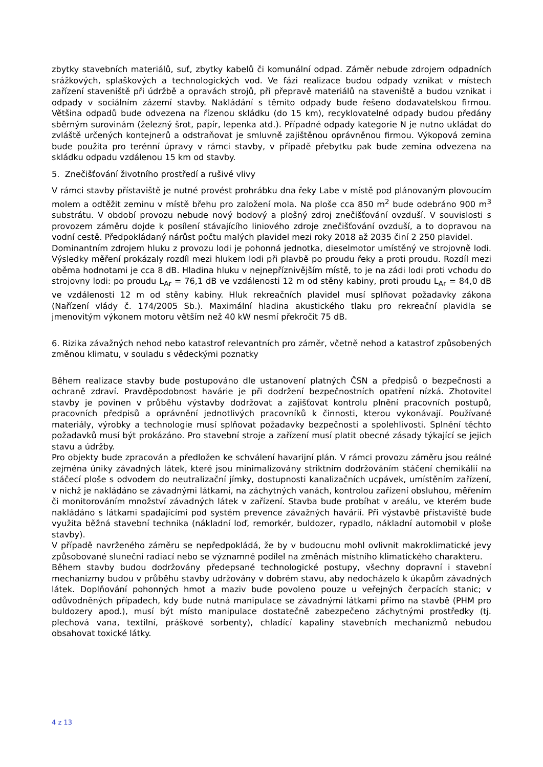zbytky stavebních materiálů, suť, zbytky kabelů či komunální odpad. Záměr nebude zdrojem odpadních srážkových, splaškových a technologických vod. Ve fázi realizace budou odpady vznikat v místech zařízení staveniště při údržbě a opravách strojů, při přepravě materiálů na staveniště a budou vznikat i odpady v sociálním zázemí stavby. Nakládání s těmito odpady bude řešeno dodavatelskou firmou. Většina odpadů bude odvezena na řízenou skládku (do 15 km), recyklovatelné odpady budou předány sběrným surovinám (železný šrot, papír, lepenka atd.). Případné odpady kategorie N je nutno ukládat do zvláště určených kontejnerů a odstraňovat je smluvně zajištěnou oprávněnou firmou. Výkopová zemina bude použita pro terénní úpravy v rámci stavby, v případě přebytku pak bude zemina odvezena na skládku odpadu vzdálenou 15 km od stavby.
5. Znečišťování životního prostředí a rušivé vlivy
V rámci stavby přístaviště je nutné provést prohrábku dna řeky Labe v místě pod plánovaným plovoucím molem a odtěžit zeminu v místě břehu pro založení mola. Na ploše cca 850 m<sup>2</sup> bude odebráno 900 m<sup>3</sup> substrátu. V období provozu nebude nový bodový a plošný zdroj znečišťování ovzduší. V souvislosti s provozem záměru dojde k posílení stávajícího liniového zdroje znečišťování ovzduší, a to dopravou na vodní cestě. Předpokládaný nárůst počtu malých plavidel mezi roky 2018 až 2035 činí 2 250 plavidel.
Dominantním zdrojem hluku z provozu lodi je pohonná jednotka, dieselmotor umístěný ve strojovně lodi. Výsledky měření prokázaly rozdíl mezi hlukem lodi při plavbě po proudu řeky a proti proudu. Rozdíl mezi oběma hodnotami je cca 8 dB. Hladina hluku v nejnepříznivějším místě, to je na zádi lodi proti vchodu do strojovny lodi: po proudu L<sub>Ar</sub> = 76,1 dB ve vzdálenosti 12 m od stěny kabiny, proti proudu L<sub>Ar</sub> = 84,0 dB ve vzdálenosti 12 m od stěny kabiny. Hluk rekreačních plavidel musí splňovat požadavky zákona (Nařízení vlády č. 174/2005 Sb.). Maximální hladina akustického tlaku pro rekreační plavidla se jmenovitým výkonem motoru větším než 40 kW nesmí překročit 75 dB.
6. Rizika závažných nehod nebo katastrof relevantních pro záměr, včetně nehod a katastrof způsobených změnou klimatu, v souladu s vědeckými poznatky
Během realizace stavby bude postupováno dle ustanovení platných ČSN a předpisů o bezpečnosti a ochraně zdraví. Pravděpodobnost havárie je při dodržení bezpečnostních opatření nízká. Zhotovitel stavby je povinen v průběhu výstavby dodržovat a zajišťovat kontrolu plnění pracovních postupů, pracovních předpisů a oprávnění jednotlivých pracovníků k činnosti, kterou vykonávají. Používané materiály, výrobky a technologie musí splňovat požadavky bezpečnosti a spolehlivosti. Splnění těchto požadavků musí být prokázáno. Pro stavební stroje a zařízení musí platit obecné zásady týkající se jejich stavu a údržby.
Pro objekty bude zpracován a předložen ke schválení havarijní plán. V rámci provozu záměru jsou reálné zejména úniky závadných látek, které jsou minimalizovány striktním dodržováním stáčení chemikálií na stáčecí ploše s odvodem do neutralizační jímky, dostupnosti kanalizačních ucpávek, umístěním zařízení, v nichž je nakládáno se závadnými látkami, na záchytných vanách, kontrolou zařízení obsluhou, měřením či monitorováním množství závadných látek v zařízení. Stavba bude probíhat v areálu, ve kterém bude nakládáno s látkami spadajícími pod systém prevence závažných havárií. Při výstavbě přístaviště bude využita běžná stavební technika (nákladní loď, remorkér, buldozer, rypadlo, nákladní automobil v ploše stavby).
V případě navrženého záměru se nepředpokládá, že by v budoucnu mohl ovlivnit makroklimatické jevy způsobované sluneční radiací nebo se významně podílel na změnách místního klimatického charakteru.
Během stavby budou dodržovány předepsané technologické postupy, všechny dopravní i stavební mechanizmy budou v průběhu stavby udržovány v dobrém stavu, aby nedocházelo k úkapům závadných látek. Doplňování pohonných hmot a maziv bude povoleno pouze u veřejných čerpacích stanic; v odůvodněných případech, kdy bude nutná manipulace se závadnými látkami přímo na stavbě (PHM pro buldozery apod.), musí být místo manipulace dostatečně zabezpečeno záchytnými prostředky (tj. plechová vana, textilní, práškové sorbenty), chladící kapaliny stavebních mechanizmů nebudou obsahovat toxické látky.
4 z 13